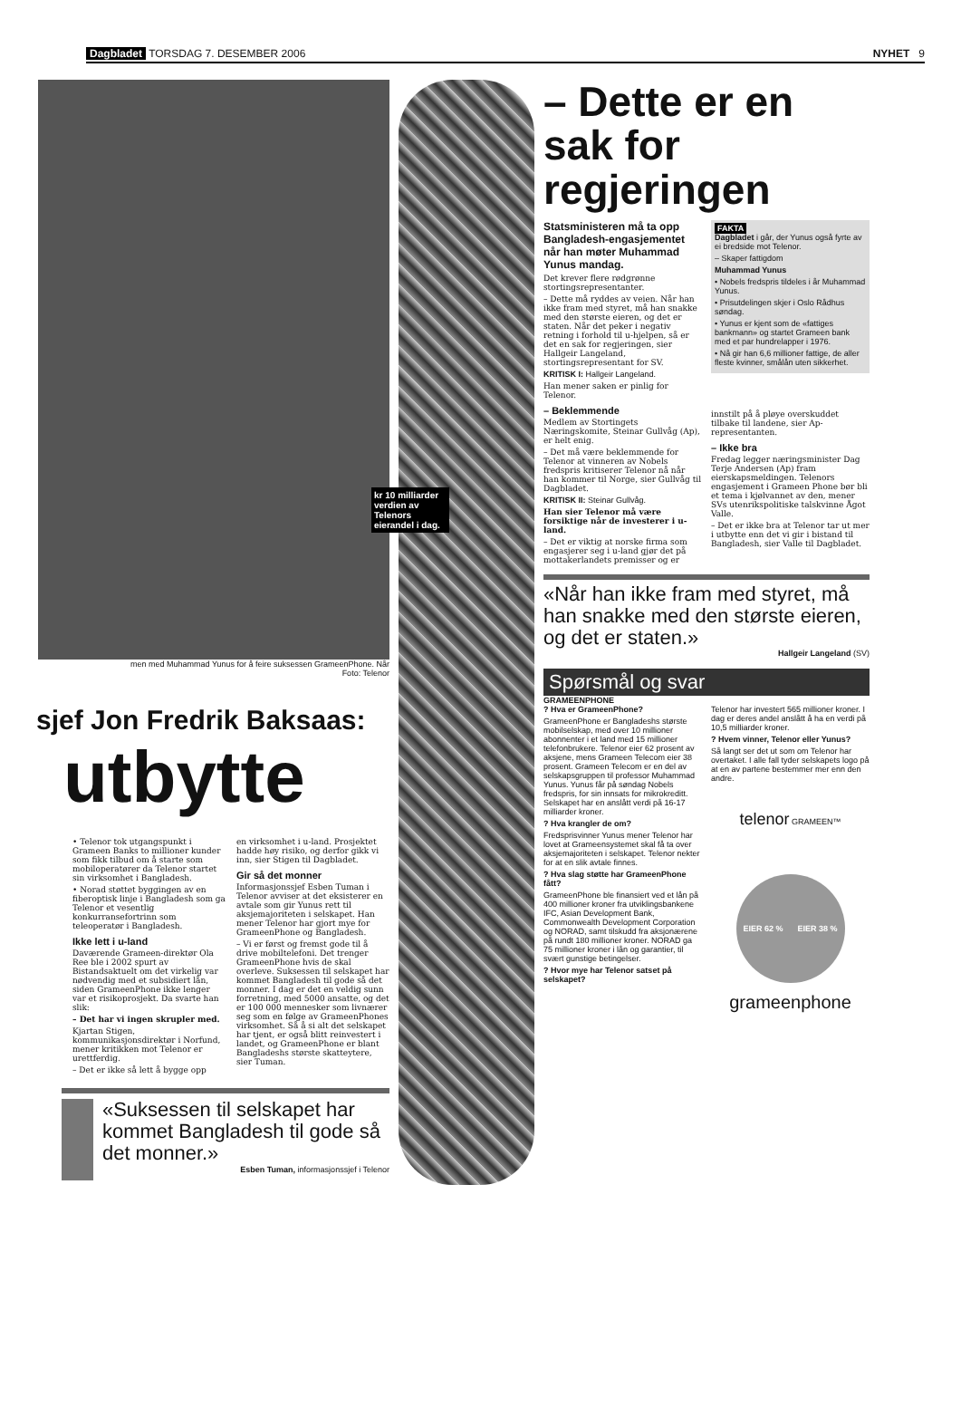Dagbladet TORSDAG 7. DESEMBER 2006 NYHET 9
men med Muhammad Yunus for å feire suksessen GrameenPhone. Når
Foto: Telenor
sjef Jon Fredrik Baksaas:
utbytte
• Telenor tok utgangspunkt i Grameen Banks to millioner kunder som fikk tilbud om å starte som mobiloperatører da Telenor startet sin virksomhet i Bangladesh.
• Norad støttet byggingen av en fiberoptisk linje i Bangladesh som ga Telenor et vesentlig konkurransefortrinn som teleoperatør i Bangladesh.
Ikke lett i u-land
Daværende Grameen-direktør Ola Ree ble i 2002 spurt av Bistandsaktuelt om det virkelig var nødvendig med et subsidiert lån, siden GrameenPhone ikke lenger var et risikoprosjekt. Da svarte han slik:
– Det har vi ingen skrupler med.
Kjartan Stigen, kommunikasjonsdirektør i Norfund, mener kritikken mot Telenor er urettferdig.
– Det er ikke så lett å bygge opp
en virksomhet i u-land. Prosjektet hadde høy risiko, og derfor gikk vi inn, sier Stigen til Dagbladet.
Gir så det monner
Informasjonssjef Esben Tuman i Telenor avviser at det eksisterer en avtale som gir Yunus rett til aksjemajoriteten i selskapet. Han mener Telenor har gjort mye for GrameenPhone og Bangladesh.
– Vi er først og fremst gode til å drive mobiltelefoni. Det trenger GrameenPhone hvis de skal overleve. Suksessen til selskapet har kommet Bangladesh til gode så det monner. I dag er det en veldig sunn forretning, med 5000 ansatte, og det er 100 000 mennesker som livnærer seg som en følge av GrameenPhones virksomhet. Så å si alt det selskapet har tjent, er også blitt reinvestert i landet, og GrameenPhone er blant Bangladeshs største skatteytere, sier Tuman.
«Suksessen til selskapet har kommet Bangladesh til gode så det monner.»
Esben Tuman, informasjonssjef i Telenor
kr 10 milliarder verdien av Telenors eierandel i dag.
– Dette er en sak for regjeringen
Statsministeren må ta opp Bangladesh-engasjementet når han møter Muhammad Yunus mandag.
Det krever flere rødgrønne stortingsrepresentanter.
– Dette må ryddes av veien. Når han ikke fram med styret, må han snakke med den største eieren, og det er staten. Når det peker i negativ retning i forhold til u-hjelpen, så er det en sak for regjeringen, sier Hallgeir Langeland, stortingsrepresentant for SV.
KRITISK I: Hallgeir Langeland.
Han mener saken er pinlig for Telenor.
– Beklemmende
Medlem av Stortingets Næringskomite, Steinar Gullvåg (Ap), er helt enig.
– Det må være beklemmende for Telenor at vinneren av Nobels fredspris kritiserer Telenor nå når han kommer til Norge, sier Gullvåg til Dagbladet.
KRITISK II: Steinar Gullvåg.
Han sier Telenor må være forsiktige når de investerer i u-land.
– Det er viktig at norske firma som engasjerer seg i u-land gjør det på mottakerlandets premisser og er
FAKTA
Dagbladet i går, der Yunus også fyrte av ei bredside mot Telenor.
– Skaper fattigdom
Muhammad Yunus
• Nobels fredspris tildeles i år Muhammad Yunus.
• Prisutdelingen skjer i Oslo Rådhus søndag.
• Yunus er kjent som de «fattiges bankmann» og startet Grameen bank med et par hundrelapper i 1976.
• Nå gir han 6,6 millioner fattige, de aller fleste kvinner, smålån uten sikkerhet.
innstilt på å pløye overskuddet tilbake til landene, sier Ap-representanten.
– Ikke bra
Fredag legger næringsminister Dag Terje Andersen (Ap) fram eierskapsmeldingen. Telenors engasjement i Grameen Phone bør bli et tema i kjølvannet av den, mener SVs utenrikspolitiske talskvinne Ågot Valle.
– Det er ikke bra at Telenor tar ut mer i utbytte enn det vi gir i bistand til Bangladesh, sier Valle til Dagbladet.
«Når han ikke fram med styret, må han snakke med den største eieren, og det er staten.»
Hallgeir Langeland (SV)
Spørsmål og svar
GRAMEENPHONE
? Hva er GrameenPhone?
GrameenPhone er Bangladeshs største mobilselskap, med over 10 millioner abonnenter i et land med 15 millioner telefonbrukere. Telenor eier 62 prosent av aksjene, mens Grameen Telecom eier 38 prosent. Grameen Telecom er en del av selskapsgruppen til professor Muhammad Yunus. Yunus får på søndag Nobels fredspris, for sin innsats for mikrokreditt. Selskapet har en anslått verdi på 16-17 milliarder kroner.
? Hva krangler de om?
Fredsprisvinner Yunus mener Telenor har lovet at Grameensystemet skal få ta over aksjemajoriteten i selskapet. Telenor nekter for at en slik avtale finnes.
? Hva slag støtte har GrameenPhone fått?
GrameenPhone ble finansiert ved et lån på 400 millioner kroner fra utviklingsbankene IFC, Asian Development Bank, Commonwealth Development Corporation og NORAD, samt tilskudd fra aksjonærene på rundt 180 millioner kroner. NORAD ga 75 millioner kroner i lån og garantier, til svært gunstige betingelser.
? Hvor mye har Telenor satset på selskapet?
Telenor har investert 565 millioner kroner. I dag er deres andel anslått å ha en verdi på 10,5 milliarder kroner.
? Hvem vinner, Telenor eller Yunus?
Så langt ser det ut som om Telenor har overtaket. I alle fall tyder selskapets logo på at en av partene bestemmer mer enn den andre.
telenor GRAMEEN™
EIER 62 % EIER 38 %
grameenphone